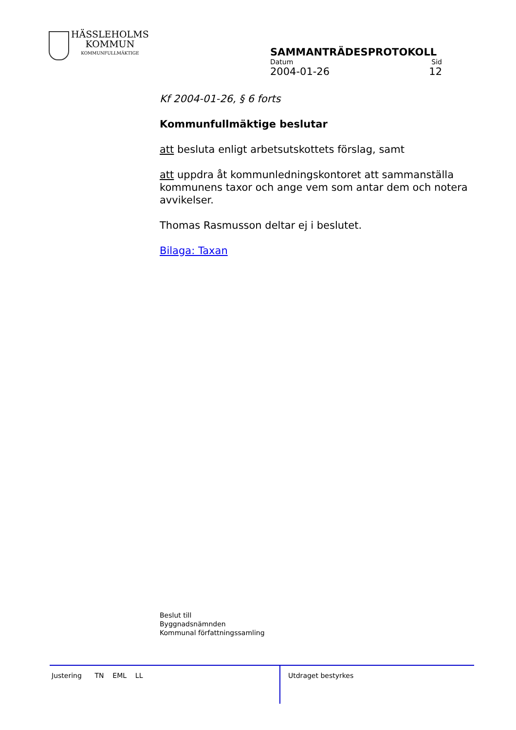HÄSSLEHOLMS
KOMMUN
KOMMUNFULLMÄKTIGE
SAMMANTRÄDESPROTOKOLL
Datum Sid
2004-01-26 12
Kf 2004-01-26, § 6 forts
Kommunfullmäktige beslutar
att besluta enligt arbetsutskottets förslag, samt
att uppdra åt kommunledningskontoret att sammanställa kommunens taxor och ange vem som antar dem och notera avvikelser.
Thomas Rasmusson deltar ej i beslutet.
Bilaga: Taxan
Beslut till
Byggnadsnämnden
Kommunal författningssamling
Justering TN EML LL
Utdraget bestyrkes